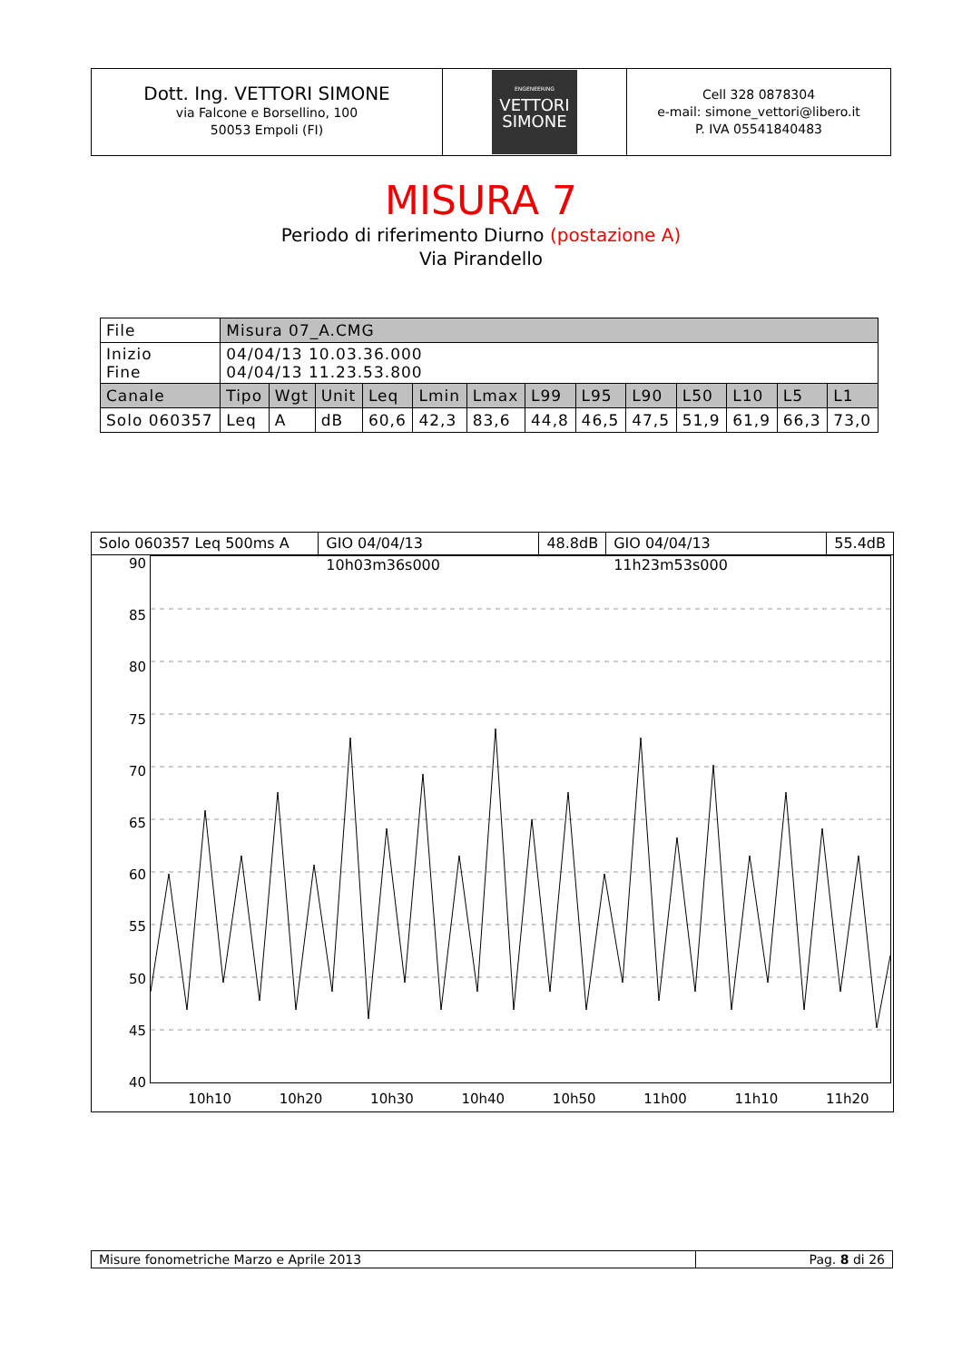| Dott. Ing. VETTORI SIMONE via Falcone e Borsellino, 100 50053 Empoli (FI) | ENGENEERING VETTORI SIMONE | Cell 328 0878304 e-mail: simone_vettori@libero.it P. IVA 05541840483 |
MISURA 7
Periodo di riferimento Diurno (postazione A)
Via Pirandello
| File | Misura 07_A.CMG | | | | | | | | | | | | |
| Inizio Fine | 04/04/13 10.03.36.000 04/04/13 11.23.53.800 | | | | | | | | | | | | |
| Canale | Tipo | Wgt | Unit | Leq | Lmin | Lmax | L99 | L95 | L90 | L50 | L10 | L5 | L1 |
| Solo 060357 | Leq | A | dB | 60,6 | 42,3 | 83,6 | 44,8 | 46,5 | 47,5 | 51,9 | 61,9 | 66,3 | 73,0 |
Solo 060357 Leq 500ms A GIO 04/04/13 10h03m36s000 48.8dB GIO 04/04/13 11h23m53s000 55.4dB
90
85
80
75
70
65
60
55
50
45
40
10h10 10h20 10h30 10h40 10h50 11h00 11h10 11h20
| Misure fonometriche Marzo e Aprile 2013 | Pag. 8 di 26 |